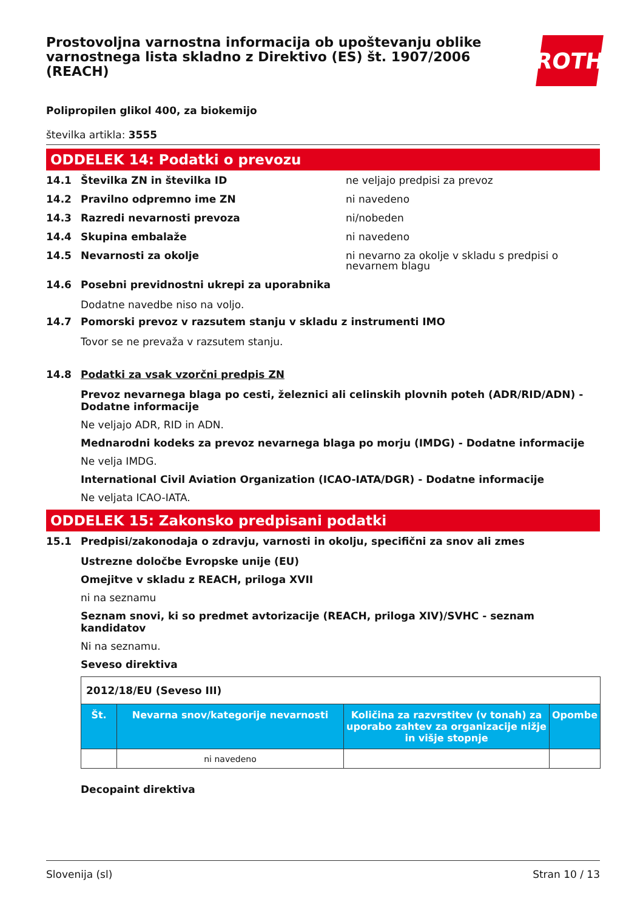Prostovoljna varnostna informacija ob upoštevanju oblike varnostnega lista skladno z Direktivo (ES) št. 1907/2006 (REACH)
ROTH
Polipropilen glikol 400, za biokemijo
številka artikla: 3555
ODDELEK 14: Podatki o prevozu
14.1 Številka ZN in številka ID ne veljajo predpisi za prevoz
14.2 Pravilno odpremno ime ZN ni navedeno
14.3 Razredi nevarnosti prevoza ni/nobeden
14.4 Skupina embalaže ni navedeno
14.5 Nevarnosti za okolje ni nevarno za okolje v skladu s predpisi o nevarnem blagu
14.6 Posebni previdnostni ukrepi za uporabnika
Dodatne navedbe niso na voljo.
14.7 Pomorski prevoz v razsutem stanju v skladu z instrumenti IMO
Tovor se ne prevaža v razsutem stanju.
14.8 Podatki za vsak vzorčni predpis ZN
Prevoz nevarnega blaga po cesti, železnici ali celinskih plovnih poteh (ADR/RID/ADN) - Dodatne informacije
Ne veljajo ADR, RID in ADN.
Mednarodni kodeks za prevoz nevarnega blaga po morju (IMDG) - Dodatne informacije
Ne velja IMDG.
International Civil Aviation Organization (ICAO-IATA/DGR) - Dodatne informacije
Ne veljata ICAO-IATA.
ODDELEK 15: Zakonsko predpisani podatki
15.1 Predpisi/zakonodaja o zdravju, varnosti in okolju, specifični za snov ali zmes
Ustrezne določbe Evropske unije (EU)
Omejitve v skladu z REACH, priloga XVII
ni na seznamu
Seznam snovi, ki so predmet avtorizacije (REACH, priloga XIV)/SVHC - seznam kandidatov
Ni na seznamu.
Seveso direktiva
| 2012/18/EU (Seveso III) | | | |
| Št. | Nevarna snov/kategorije nevarnosti | Količina za razvrstitev (v tonah) za uporabo zahtev za organizacije nižje in višje stopnje | Opombe |
| | ni navedeno | | |
Decopaint direktiva
Slovenija (sl) Stran 10 / 13